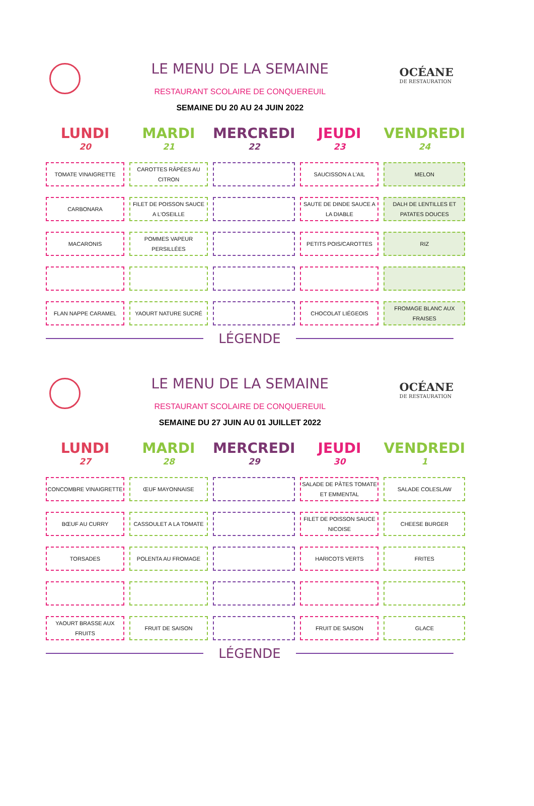LE MENU DE LA SEMAINE
RESTAURANT SCOLAIRE DE CONQUEREUIL
SEMAINE DU 20 AU 24 JUIN 2022
OCÉANE
DE RESTAURATION
| LUNDI 20 | MARDI 21 | MERCREDI 22 | JEUDI 23 | VENDREDI 24 |
| --- | --- | --- | --- | --- |
| TOMATE VINAIGRETTE | CAROTTES RÂPÉES AU CITRON | | SAUCISSON A L'AIL | MELON |
| CARBONARA | FILET DE POISSON SAUCE A L'OSEILLE | | SAUTE DE DINDE SAUCE A LA DIABLE | DALH DE LENTILLES ET PATATES DOUCES |
| MACARONIS | POMMES VAPEUR PERSILLÉES | | PETITS POIS/CAROTTES | RIZ |
| FLAN NAPPE CARAMEL | YAOURT NATURE SUCRÉ | | CHOCOLAT LIÉGEOIS | FROMAGE BLANC AUX FRAISES |
LÉGENDE
LE MENU DE LA SEMAINE
RESTAURANT SCOLAIRE DE CONQUEREUIL
SEMAINE DU 27 JUIN AU 01 JUILLET 2022
OCÉANE
DE RESTAURATION
| LUNDI 27 | MARDI 28 | MERCREDI 29 | JEUDI 30 | VENDREDI 1 |
| --- | --- | --- | --- | --- |
| CONCOMBRE VINAIGRETTE | ŒUF MAYONNAISE | | SALADE DE PÂTES TOMATE ET EMMENTAL | SALADE COLESLAW |
| BŒUF AU CURRY | CASSOULET A LA TOMATE | | FILET DE POISSON SAUCE NICOISE | CHEESE BURGER |
| TORSADES | POLENTA AU FROMAGE | | HARICOTS VERTS | FRITES |
| YAOURT BRASSE AUX FRUITS | FRUIT DE SAISON | | FRUIT DE SAISON | GLACE |
LÉGENDE